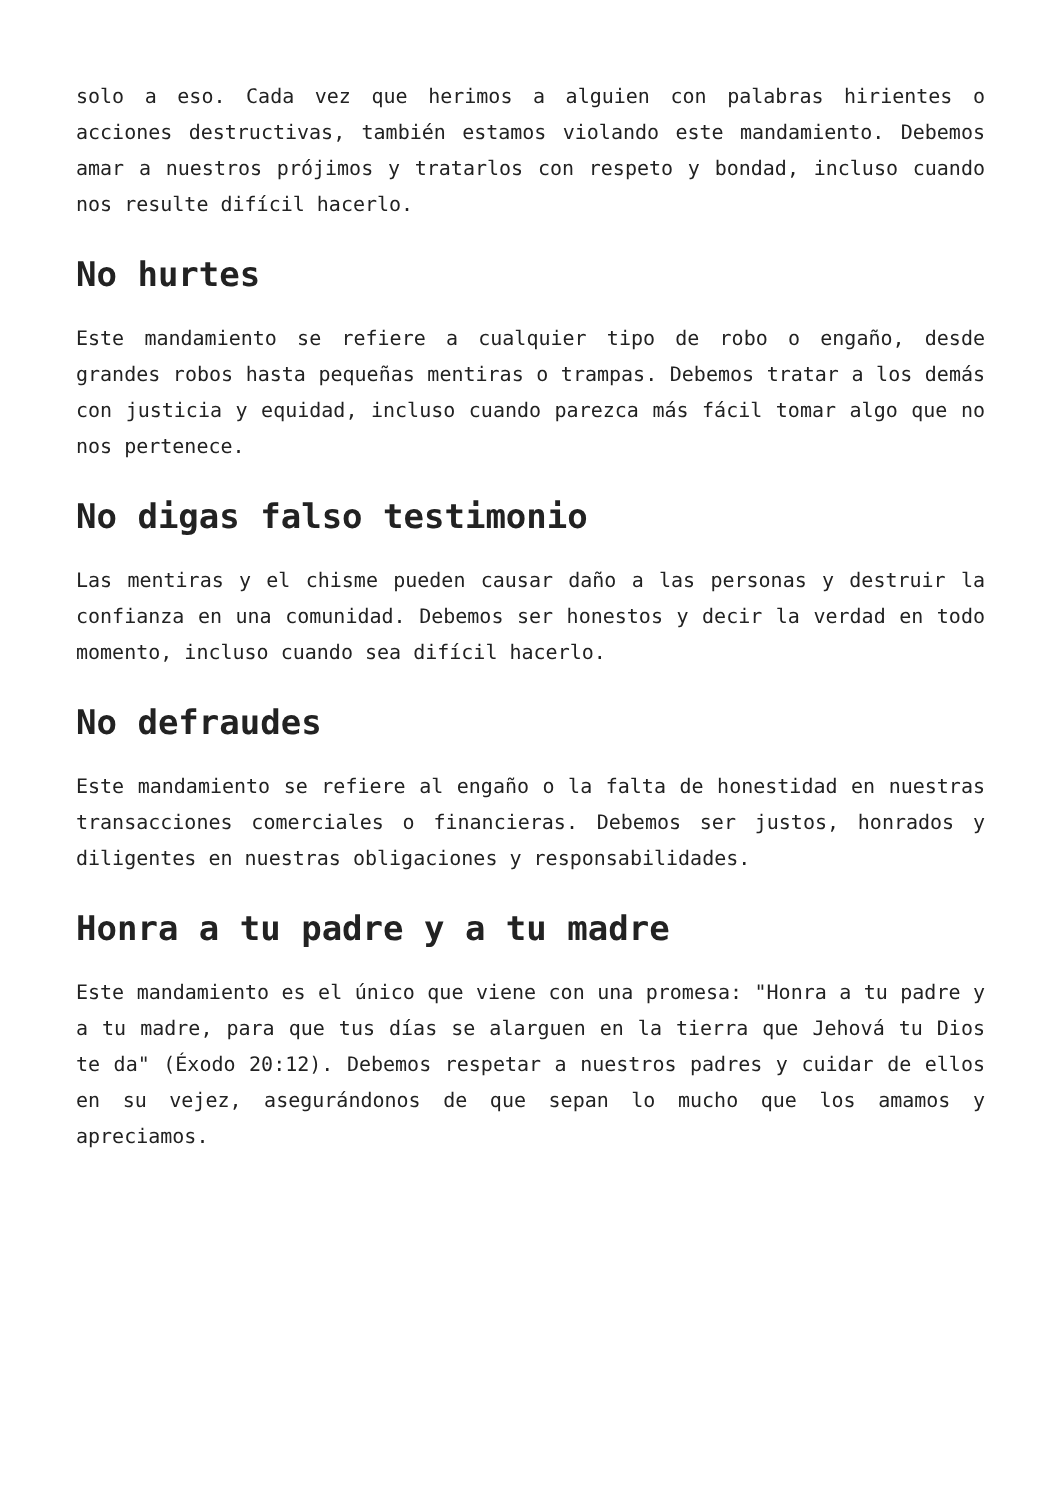solo a eso. Cada vez que herimos a alguien con palabras hirientes o acciones destructivas, también estamos violando este mandamiento. Debemos amar a nuestros prójimos y tratarlos con respeto y bondad, incluso cuando nos resulte difícil hacerlo.
No hurtes
Este mandamiento se refiere a cualquier tipo de robo o engaño, desde grandes robos hasta pequeñas mentiras o trampas. Debemos tratar a los demás con justicia y equidad, incluso cuando parezca más fácil tomar algo que no nos pertenece.
No digas falso testimonio
Las mentiras y el chisme pueden causar daño a las personas y destruir la confianza en una comunidad. Debemos ser honestos y decir la verdad en todo momento, incluso cuando sea difícil hacerlo.
No defraudes
Este mandamiento se refiere al engaño o la falta de honestidad en nuestras transacciones comerciales o financieras. Debemos ser justos, honrados y diligentes en nuestras obligaciones y responsabilidades.
Honra a tu padre y a tu madre
Este mandamiento es el único que viene con una promesa: "Honra a tu padre y a tu madre, para que tus días se alarguen en la tierra que Jehová tu Dios te da" (Éxodo 20:12). Debemos respetar a nuestros padres y cuidar de ellos en su vejez, asegurándonos de que sepan lo mucho que los amamos y apreciamos.